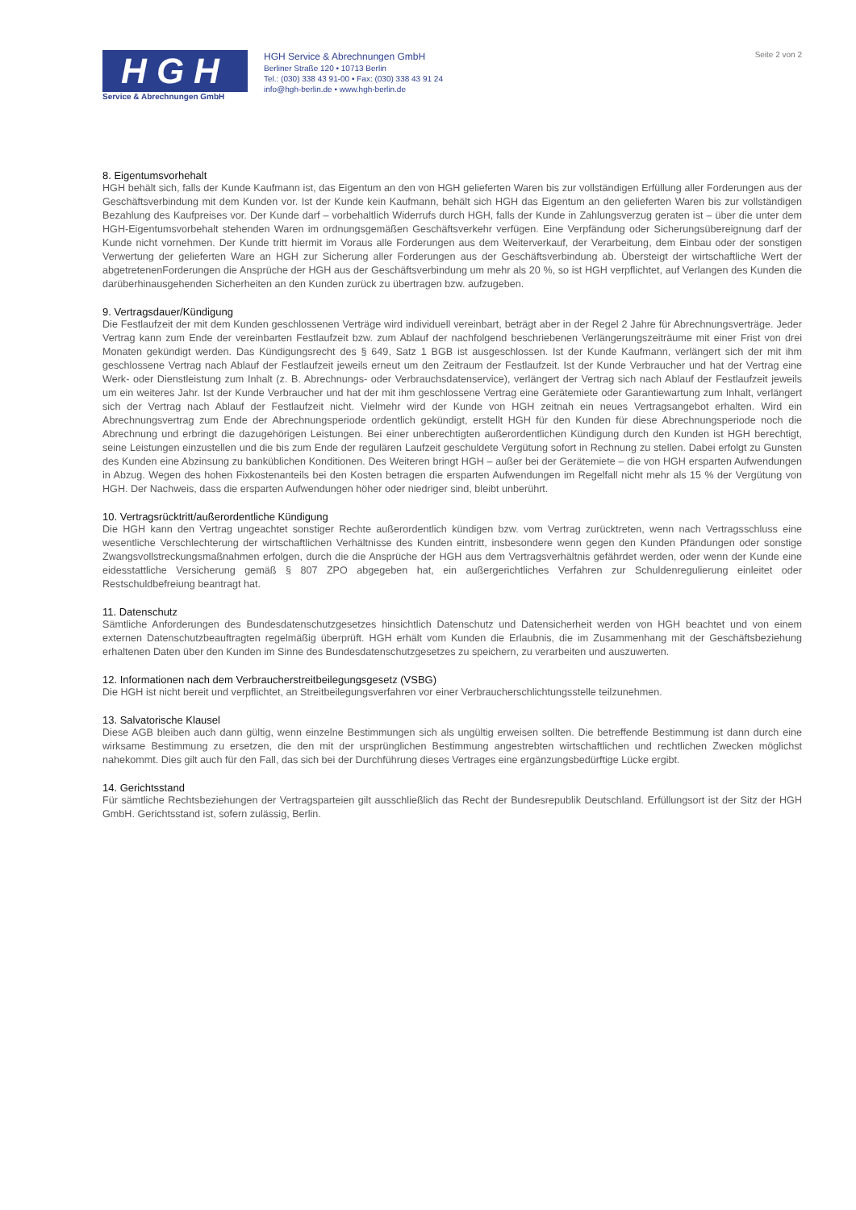HGH
Service & Abrechnungen GmbH
HGH Service & Abrechnungen GmbH
Berliner Straße 120 • 10713 Berlin
Tel.: (030) 338 43 91-00 • Fax: (030) 338 43 91 24
info@hgh-berlin.de • www.hgh-berlin.de
Seite 2 von 2
8. Eigentumsvorhehalt
HGH behält sich, falls der Kunde Kaufmann ist, das Eigentum an den von HGH gelieferten Waren bis zur vollständigen Erfüllung aller Forderungen aus der Geschäftsverbindung mit dem Kunden vor. Ist der Kunde kein Kaufmann, behält sich HGH das Eigentum an den gelieferten Waren bis zur vollständigen Bezahlung des Kaufpreises vor. Der Kunde darf – vorbehaltlich Widerrufs durch HGH, falls der Kunde in Zahlungsverzug geraten ist – über die unter dem HGH-Eigentumsvorbehalt stehenden Waren im ordnungsgemäßen Geschäftsverkehr verfügen. Eine Verpfändung oder Sicherungsübereignung darf der Kunde nicht vornehmen. Der Kunde tritt hiermit im Voraus alle Forderungen aus dem Weiterverkauf, der Verarbeitung, dem Einbau oder der sonstigen Verwertung der gelieferten Ware an HGH zur Sicherung aller Forderungen aus der Geschäftsverbindung ab. Übersteigt der wirtschaftliche Wert der abgetretenenForderungen die Ansprüche der HGH aus der Geschäftsverbindung um mehr als 20 %, so ist HGH verpflichtet, auf Verlangen des Kunden die darüberhinausgehenden Sicherheiten an den Kunden zurück zu übertragen bzw. aufzugeben.
9. Vertragsdauer/Kündigung
Die Festlaufzeit der mit dem Kunden geschlossenen Verträge wird individuell vereinbart, beträgt aber in der Regel 2 Jahre für Abrechnungsverträge. Jeder Vertrag kann zum Ende der vereinbarten Festlaufzeit bzw. zum Ablauf der nachfolgend beschriebenen Verlängerungszeiträume mit einer Frist von drei Monaten gekündigt werden. Das Kündigungsrecht des § 649, Satz 1 BGB ist ausgeschlossen. Ist der Kunde Kaufmann, verlängert sich der mit ihm geschlossene Vertrag nach Ablauf der Festlaufzeit jeweils erneut um den Zeitraum der Festlaufzeit. Ist der Kunde Verbraucher und hat der Vertrag eine Werk- oder Dienstleistung zum Inhalt (z. B. Abrechnungs- oder Verbrauchsdatenservice), verlängert der Vertrag sich nach Ablauf der Festlaufzeit jeweils um ein weiteres Jahr. Ist der Kunde Verbraucher und hat der mit ihm geschlossene Vertrag eine Gerätemiete oder Garantiewartung zum Inhalt, verlängert sich der Vertrag nach Ablauf der Festlaufzeit nicht. Vielmehr wird der Kunde von HGH zeitnah ein neues Vertragsangebot erhalten. Wird ein Abrechnungsvertrag zum Ende der Abrechnungsperiode ordentlich gekündigt, erstellt HGH für den Kunden für diese Abrechnungsperiode noch die Abrechnung und erbringt die dazugehörigen Leistungen. Bei einer unberechtigten außerordentlichen Kündigung durch den Kunden ist HGH berechtigt, seine Leistungen einzustellen und die bis zum Ende der regulären Laufzeit geschuldete Vergütung sofort in Rechnung zu stellen. Dabei erfolgt zu Gunsten des Kunden eine Abzinsung zu banküblichen Konditionen. Des Weiteren bringt HGH – außer bei der Gerätemiete – die von HGH ersparten Aufwendungen in Abzug. Wegen des hohen Fixkostenanteils bei den Kosten betragen die ersparten Aufwendungen im Regelfall nicht mehr als 15 % der Vergütung von HGH. Der Nachweis, dass die ersparten Aufwendungen höher oder niedriger sind, bleibt unberührt.
10. Vertragsrücktritt/außerordentliche Kündigung
Die HGH kann den Vertrag ungeachtet sonstiger Rechte außerordentlich kündigen bzw. vom Vertrag zurücktreten, wenn nach Vertragsschluss eine wesentliche Verschlechterung der wirtschaftlichen Verhältnisse des Kunden eintritt, insbesondere wenn gegen den Kunden Pfändungen oder sonstige Zwangsvollstreckungsmaßnahmen erfolgen, durch die die Ansprüche der HGH aus dem Vertragsverhältnis gefährdet werden, oder wenn der Kunde eine eidesstattliche Versicherung gemäß § 807 ZPO abgegeben hat, ein außergerichtliches Verfahren zur Schuldenregulierung einleitet oder Restschuldbefreiung beantragt hat.
11. Datenschutz
Sämtliche Anforderungen des Bundesdatenschutzgesetzes hinsichtlich Datenschutz und Datensicherheit werden von HGH beachtet und von einem externen Datenschutzbeauftragten regelmäßig überprüft. HGH erhält vom Kunden die Erlaubnis, die im Zusammenhang mit der Geschäftsbeziehung erhaltenen Daten über den Kunden im Sinne des Bundesdatenschutzgesetzes zu speichern, zu verarbeiten und auszuwerten.
12. Informationen nach dem Verbraucherstreitbeilegungsgesetz (VSBG)
Die HGH ist nicht bereit und verpflichtet, an Streitbeilegungsverfahren vor einer Verbraucherschlichtungsstelle teilzunehmen.
13. Salvatorische Klausel
Diese AGB bleiben auch dann gültig, wenn einzelne Bestimmungen sich als ungültig erweisen sollten. Die betreffende Bestimmung ist dann durch eine wirksame Bestimmung zu ersetzen, die den mit der ursprünglichen Bestimmung angestrebten wirtschaftlichen und rechtlichen Zwecken möglichst nahekommt. Dies gilt auch für den Fall, das sich bei der Durchführung dieses Vertrages eine ergänzungsbedürftige Lücke ergibt.
14. Gerichtsstand
Für sämtliche Rechtsbeziehungen der Vertragsparteien gilt ausschließlich das Recht der Bundesrepublik Deutschland. Erfüllungsort ist der Sitz der HGH GmbH. Gerichtsstand ist, sofern zulässig, Berlin.